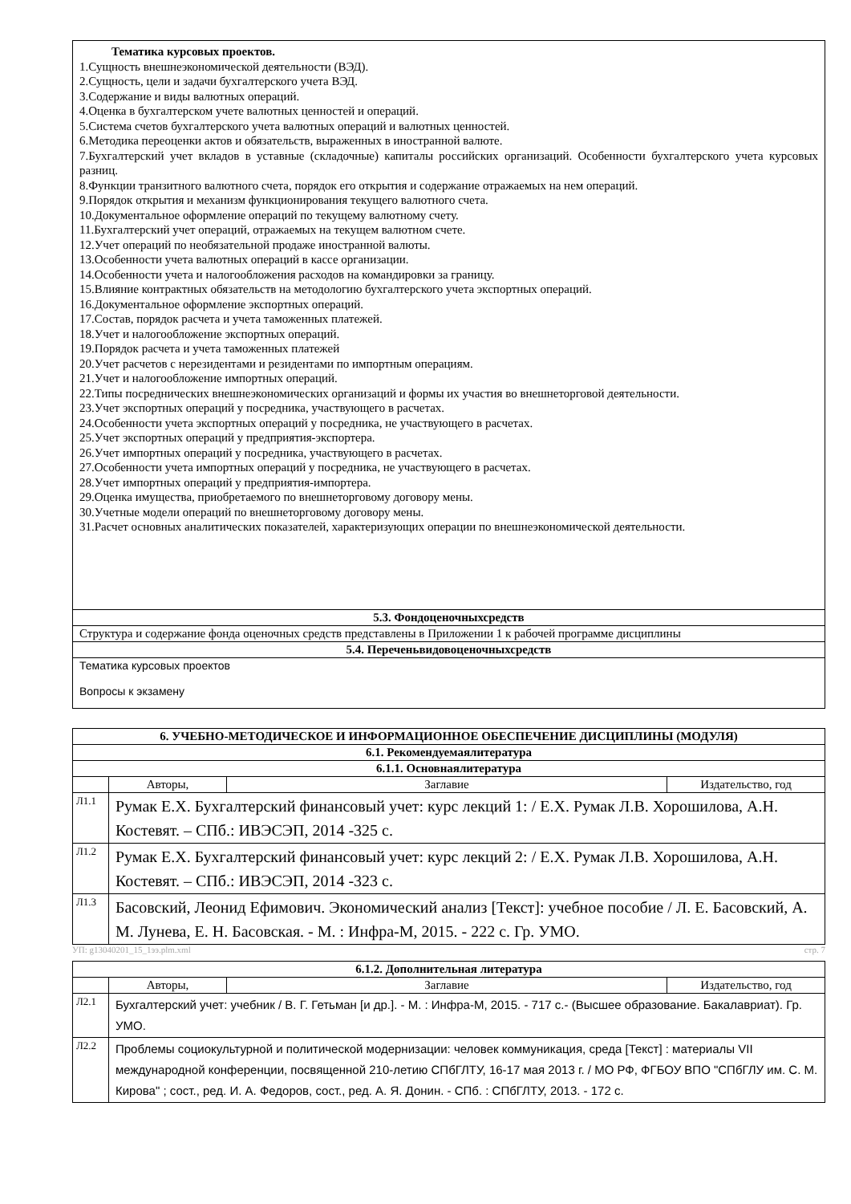| Тематика курсовых проектов. 1.Сущность внешнеэкономической деятельности (ВЭД). 2.Сущность, цели и задачи бухгалтерского учета ВЭД. 3.Содержание и виды валютных операций. 4.Оценка в бухгалтерском учете валютных ценностей и операций. 5.Система счетов бухгалтерского учета валютных операций и валютных ценностей. 6.Методика переоценки актов и обязательств, выраженных в иностранной валюте. 7.Бухгалтерский учет вкладов в уставные (складочные) капиталы российских организаций. Особенности бухгалтерского учета курсовых разниц. 8.Функции транзитного валютного счета, порядок его открытия и содержание отражаемых на нем операций. 9.Порядок открытия и механизм функционирования текущего валютного счета. 10.Документальное оформление операций по текущему валютному счету. 11.Бухгалтерский учет операций, отражаемых на текущем валютном счете. 12.Учет операций по необязательной продаже иностранной валюты. 13.Особенности учета валютных операций в кассе организации. 14.Особенности учета и налогообложения расходов на командировки за границу. 15.Влияние контрактных обязательств на методологию бухгалтерского учета экспортных операций. 16.Документальное оформление экспортных операций. 17.Состав, порядок расчета и учета таможенных платежей. 18.Учет и налогообложение экспортных операций. 19.Порядок расчета и учета таможенных платежей 20.Учет расчетов с нерезидентами и резидентами по импортным операциям. 21.Учет и налогообложение импортных операций. 22.Типы посреднических внешнеэкономических организаций и формы их участия во внешнеторговой деятельности. 23.Учет экспортных операций у посредника, участвующего в расчетах. 24.Особенности учета экспортных операций у посредника, не участвующего в расчетах. 25.Учет экспортных операций у предприятия-экспортера. 26.Учет импортных операций у посредника, участвующего в расчетах. 27.Особенности учета импортных операций у посредника, не участвующего в расчетах. 28.Учет импортных операций у предприятия-импортера. 29.Оценка имущества, приобретаемого по внешнеторговому договору мены. 30.Учетные модели операций по внешнеторговому договору мены. 31.Расчет основных аналитических показателей, характеризующих операции по внешнеэкономической деятельности. |
| 5.3. Фондоценочныхсредств |
| Структура и содержание фонда оценочных средств представлены в Приложении 1 к рабочей программе дисциплины |
| 5.4. Переченьвидовоценочныхсредств |
| Тематика курсовых проектов Вопросы к экзамену |
| 6. УЧЕБНО-МЕТОДИЧЕСКОЕ И ИНФОРМАЦИОННОЕ ОБЕСПЕЧЕНИЕ ДИСЦИПЛИНЫ (МОДУЛЯ) | | | |
| --- | --- | --- | --- |
| 6.1. Рекомендуемаялитература | | | |
| 6.1.1. Основнаялитература | | | |
| | Авторы, | Заглавие | Издательство, год |
| Л1.1 | Румак Е.Х. Бухгалтерский финансовый учет: курс лекций 1: / Е.Х. Румак Л.В. Хорошилова, А.Н. Костевят. – СПб.: ИВЭСЭП, 2014 -325 с. | | |
| Л1.2 | Румак Е.Х. Бухгалтерский финансовый учет: курс лекций 2: / Е.Х. Румак Л.В. Хорошилова, А.Н. Костевят. – СПб.: ИВЭСЭП, 2014 -323 с. | | |
| Л1.3 | Басовский, Леонид Ефимович. Экономический анализ [Текст]: учебное пособие / Л. Е. Басовский, А. М. Лунева, Е. Н. Басовская. - М. : Инфра-М, 2015. - 222 с. Гр. УМО. | | |
УП: g13040201_15_1ээ.plm.xml стр. 7
| 6.1.2. Дополнительная литература | | | |
| --- | --- | --- | --- |
| | Авторы, | Заглавие | Издательство, год |
| Л2.1 | Бухгалтерский учет: учебник / В. Г. Гетьман [и др.]. - М. : Инфра-М, 2015. - 717 с.- (Высшее образование. Бакалавриат). Гр. УМО. | | |
| Л2.2 | Проблемы социокультурной и политической модернизации: человек коммуникация, среда [Текст] : материалы VII международной конференции, посвященной 210-летию СПбГЛТУ, 16-17 мая 2013 г. / МО РФ, ФГБОУ ВПО "СПбГЛУ им. С. М. Кирова" ; сост., ред. И. А. Федоров, сост., ред. А. Я. Донин. - СПб. : СПбГЛТУ, 2013. - 172 с. | | |